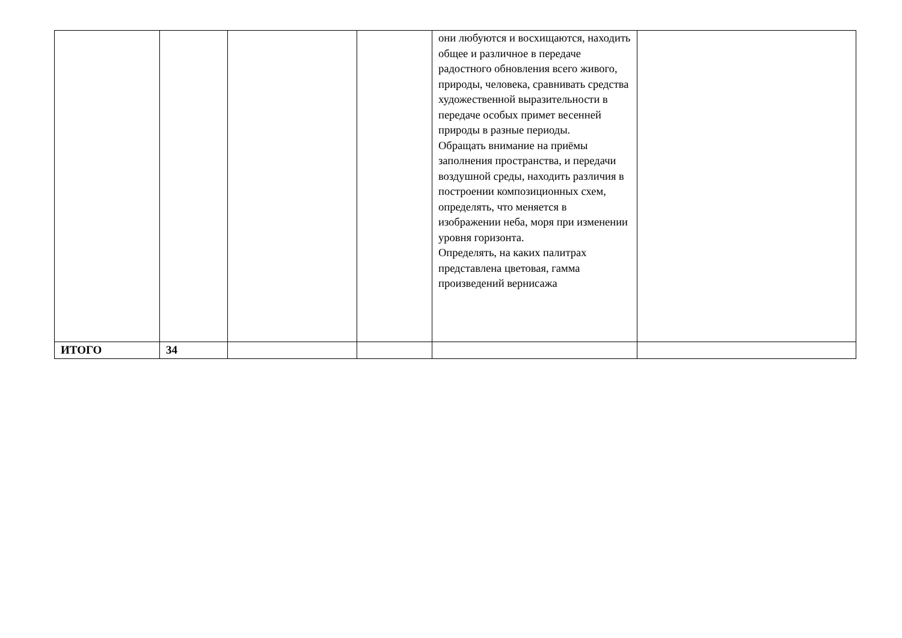| | | | | они любуются и восхищаются, находить общее и различное в передаче радостного обновления всего живого, природы, человека, сравнивать средства художественной выразительности в передаче особых примет весенней природы в разные периоды. Обращать внимание на приёмы заполнения пространства, и передачи воздушной среды, находить различия в построении композиционных схем, определять, что меняется в изображении неба, моря при изменении уровня горизонта. Определять, на каких палитрах представлена цветовая, гамма произведений вернисажа | |
| ИТОГО | 34 | | | | |